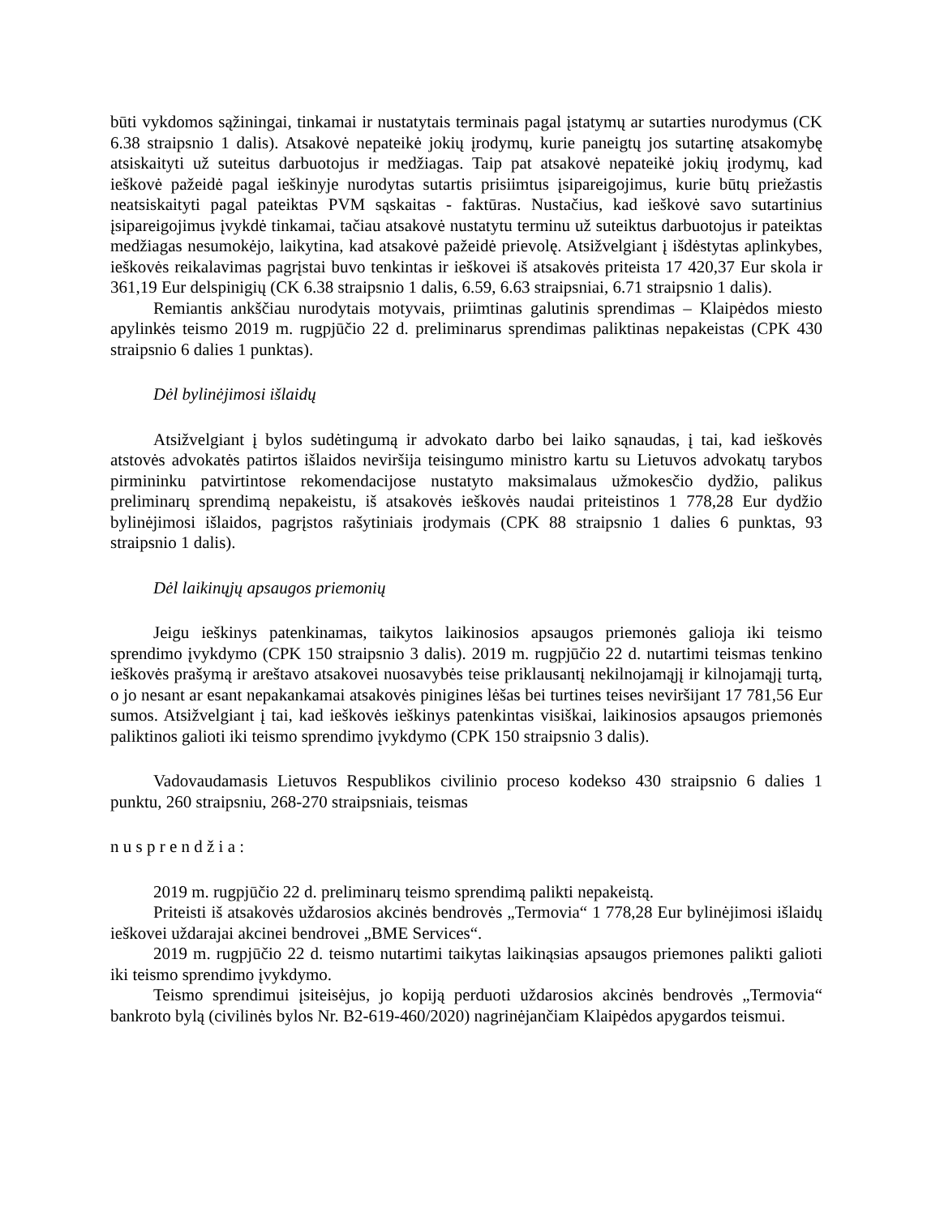būti vykdomos sąžiningai, tinkamai ir nustatytais terminais pagal įstatymų ar sutarties nurodymus (CK 6.38 straipsnio 1 dalis). Atsakovė nepateikė jokių įrodymų, kurie paneigtų jos sutartinę atsakomybę atsiskaityti už suteitus darbuotojus ir medžiagas. Taip pat atsakovė nepateikė jokių įrodymų, kad ieškovė pažeidė pagal ieškinyje nurodytas sutartis prisiimtus įsipareigojimus, kurie būtų priežastis neatsiskaityti pagal pateiktas PVM sąskaitas - faktūras. Nustačius, kad ieškovė savo sutartinius įsipareigojimus įvykdė tinkamai, tačiau atsakovė nustatytu terminu už suteiktus darbuotojus ir pateiktas medžiagas nesumokėjo, laikytina, kad atsakovė pažeidė prievolę. Atsižvelgiant į išdėstytas aplinkybes, ieškovės reikalavimas pagrįstai buvo tenkintas ir ieškovei iš atsakovės priteista 17 420,37 Eur skola ir 361,19 Eur delspinigių (CK 6.38 straipsnio 1 dalis, 6.59, 6.63 straipsniai, 6.71 straipsnio 1 dalis).
Remiantis ankščiau nurodytais motyvais, priimtinas galutinis sprendimas – Klaipėdos miesto apylinkės teismo 2019 m. rugpjūčio 22 d. preliminarus sprendimas paliktinas nepakeistas (CPK 430 straipsnio 6 dalies 1 punktas).
Dėl bylinėjimosi išlaidų
Atsižvelgiant į bylos sudėtingumą ir advokato darbo bei laiko sąnaudas, į tai, kad ieškovės atstovės advokatės patirtos išlaidos neviršija teisingumo ministro kartu su Lietuvos advokatų tarybos pirmininku patvirtintose rekomendacijose nustatyto maksimalaus užmokesčio dydžio, palikus preliminarų sprendimą nepakeistu, iš atsakovės ieškovės naudai priteistinos 1 778,28 Eur dydžio bylinėjimosi išlaidos, pagrįstos rašytiniais įrodymais (CPK 88 straipsnio 1 dalies 6 punktas, 93 straipsnio 1 dalis).
Dėl laikinųjų apsaugos priemonių
Jeigu ieškinys patenkinamas, taikytos laikinosios apsaugos priemonės galioja iki teismo sprendimo įvykdymo (CPK 150 straipsnio 3 dalis). 2019 m. rugpjūčio 22 d. nutartimi teismas tenkino ieškovės prašymą ir areštavo atsakovei nuosavybės teise priklausantį nekilnojamąjį ir kilnojamąjį turtą, o jo nesant ar esant nepakankamai atsakovės pinigines lėšas bei turtines teises neviršijant 17 781,56 Eur sumos. Atsižvelgiant į tai, kad ieškovės ieškinys patenkintas visiškai, laikinosios apsaugos priemonės paliktinos galioti iki teismo sprendimo įvykdymo (CPK 150 straipsnio 3 dalis).
Vadovaudamasis Lietuvos Respublikos civilinio proceso kodekso 430 straipsnio 6 dalies 1 punktu, 260 straipsniu, 268-270 straipsniais, teismas
n u s p r e n d ž i a :
2019 m. rugpjūčio 22 d. preliminarų teismo sprendimą palikti nepakeistą.
Priteisti iš atsakovės uždarosios akcinės bendrovės „Termovia“ 1 778,28 Eur bylinėjimosi išlaidų ieškovei uždarajai akcinei bendrovei „BME Services“.
2019 m. rugpjūčio 22 d. teismo nutartimi taikytas laikinąsias apsaugos priemones palikti galioti iki teismo sprendimo įvykdymo.
Teismo sprendimui įsiteisėjus, jo kopiją perduoti uždarosios akcinės bendrovės „Termovia“ bankroto bylą (civilinės bylos Nr. B2-619-460/2020) nagrinėjančiam Klaipėdos apygardos teismui.